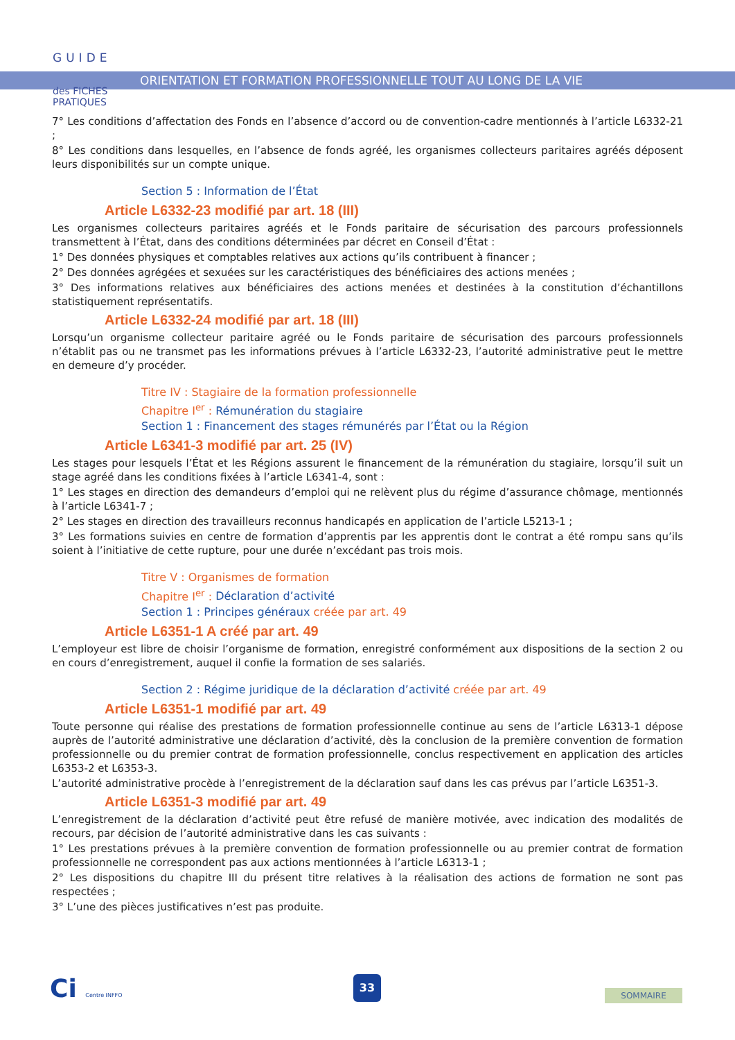GUIDE
des FICHES
PRATIQUES
ORIENTATION ET FORMATION PROFESSIONNELLE TOUT AU LONG DE LA VIE
7° Les conditions d’affectation des Fonds en l’absence d’accord ou de convention-cadre mentionnés à l’article L6332-21 ;
8° Les conditions dans lesquelles, en l’absence de fonds agréé, les organismes collecteurs paritaires agréés déposent leurs disponibilités sur un compte unique.
Section 5 : Information de l’État
Article L6332-23 modifié par art. 18 (III)
Les organismes collecteurs paritaires agréés et le Fonds paritaire de sécurisation des parcours professionnels transmettent à l’État, dans des conditions déterminées par décret en Conseil d’État :
1° Des données physiques et comptables relatives aux actions qu’ils contribuent à financer ;
2° Des données agrégées et sexuées sur les caractéristiques des bénéficiaires des actions menées ;
3° Des informations relatives aux bénéficiaires des actions menées et destinées à la constitution d’échantillons statistiquement représentatifs.
Article L6332-24 modifié par art. 18 (III)
Lorsqu’un organisme collecteur paritaire agréé ou le Fonds paritaire de sécurisation des parcours professionnels n’établit pas ou ne transmet pas les informations prévues à l’article L6332-23, l’autorité administrative peut le mettre en demeure d’y procéder.
Titre IV : Stagiaire de la formation professionnelle
Chapitre I<sup>er</sup> : Rémunération du stagiaire
Section 1 : Financement des stages rémunérés par l’État ou la Région
Article L6341-3 modifié par art. 25 (IV)
Les stages pour lesquels l’État et les Régions assurent le financement de la rémunération du stagiaire, lorsqu’il suit un stage agréé dans les conditions fixées à l’article L6341-4, sont :
1° Les stages en direction des demandeurs d’emploi qui ne relèvent plus du régime d’assurance chômage, mentionnés à l’article L6341-7 ;
2° Les stages en direction des travailleurs reconnus handicapés en application de l’article L5213-1 ;
3° Les formations suivies en centre de formation d’apprentis par les apprentis dont le contrat a été rompu sans qu’ils soient à l’initiative de cette rupture, pour une durée n’excédant pas trois mois.
Titre V : Organismes de formation
Chapitre I<sup>er</sup> : Déclaration d’activité
Section 1 : Principes généraux créée par art. 49
Article L6351-1 A créé par art. 49
L’employeur est libre de choisir l’organisme de formation, enregistré conformément aux dispositions de la section 2 ou en cours d’enregistrement, auquel il confie la formation de ses salariés.
Section 2 : Régime juridique de la déclaration d’activité créée par art. 49
Article L6351-1 modifié par art. 49
Toute personne qui réalise des prestations de formation professionnelle continue au sens de l’article L6313-1 dépose auprès de l’autorité administrative une déclaration d’activité, dès la conclusion de la première convention de formation professionnelle ou du premier contrat de formation professionnelle, conclus respectivement en application des articles L6353-2 et L6353-3.
L’autorité administrative procède à l’enregistrement de la déclaration sauf dans les cas prévus par l’article L6351-3.
Article L6351-3 modifié par art. 49
L’enregistrement de la déclaration d’activité peut être refusé de manière motivée, avec indication des modalités de recours, par décision de l’autorité administrative dans les cas suivants :
1° Les prestations prévues à la première convention de formation professionnelle ou au premier contrat de formation professionnelle ne correspondent pas aux actions mentionnées à l’article L6313-1 ;
2° Les dispositions du chapitre III du présent titre relatives à la réalisation des actions de formation ne sont pas respectées ;
3° L’une des pièces justificatives n’est pas produite.
Ci Centre INFFO
33
SOMMAIRE